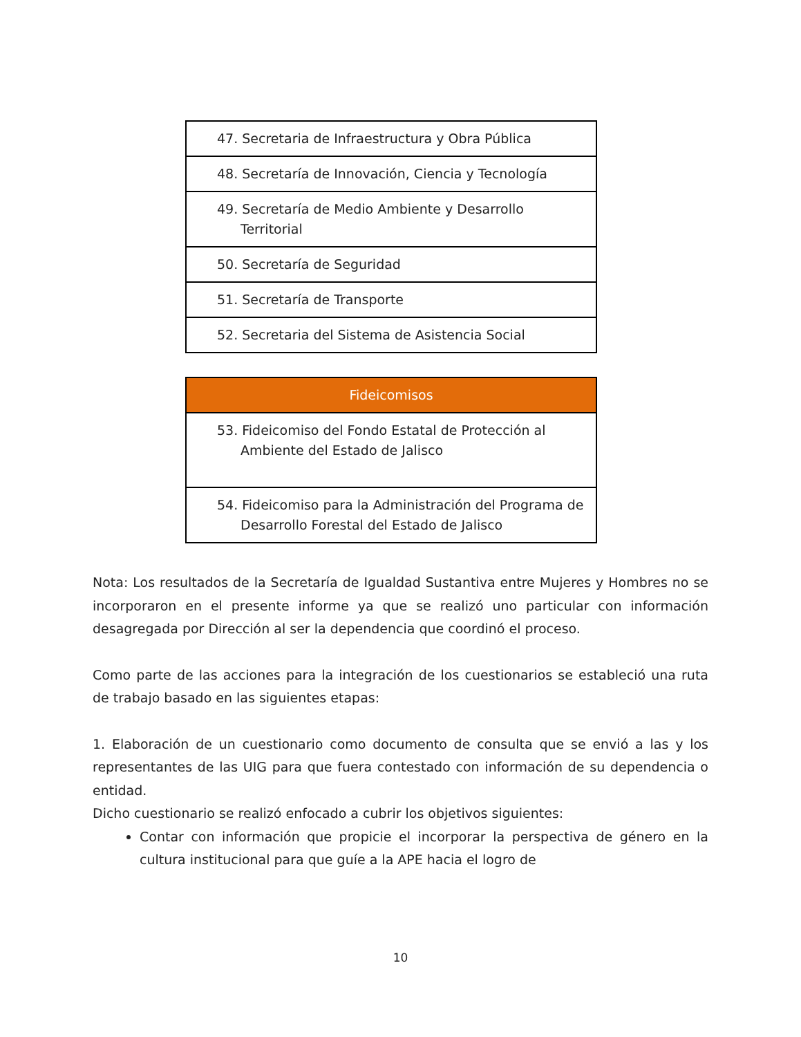| 47. Secretaria de Infraestructura y Obra Pública |
| 48. Secretaría de Innovación, Ciencia y Tecnología |
| 49. Secretaría de Medio Ambiente y Desarrollo Territorial |
| 50. Secretaría de Seguridad |
| 51. Secretaría de Transporte |
| 52. Secretaria del Sistema de Asistencia Social |
| Fideicomisos |
| --- |
| 53. Fideicomiso del Fondo Estatal de Protección al Ambiente del Estado de Jalisco |
| 54. Fideicomiso para la Administración del Programa de Desarrollo Forestal del Estado de Jalisco |
Nota: Los resultados de la Secretaría de Igualdad Sustantiva entre Mujeres y Hombres no se incorporaron en el presente informe ya que se realizó uno particular con información desagregada por Dirección al ser la dependencia que coordinó el proceso.
Como parte de las acciones para la integración de los cuestionarios se estableció una ruta de trabajo basado en las siguientes etapas:
1. Elaboración de un cuestionario como documento de consulta que se envió a las y los representantes de las UIG para que fuera contestado con información de su dependencia o entidad.
Dicho cuestionario se realizó enfocado a cubrir los objetivos siguientes:
Contar con información que propicie el incorporar la perspectiva de género en la cultura institucional para que guíe a la APE hacia el logro de
10